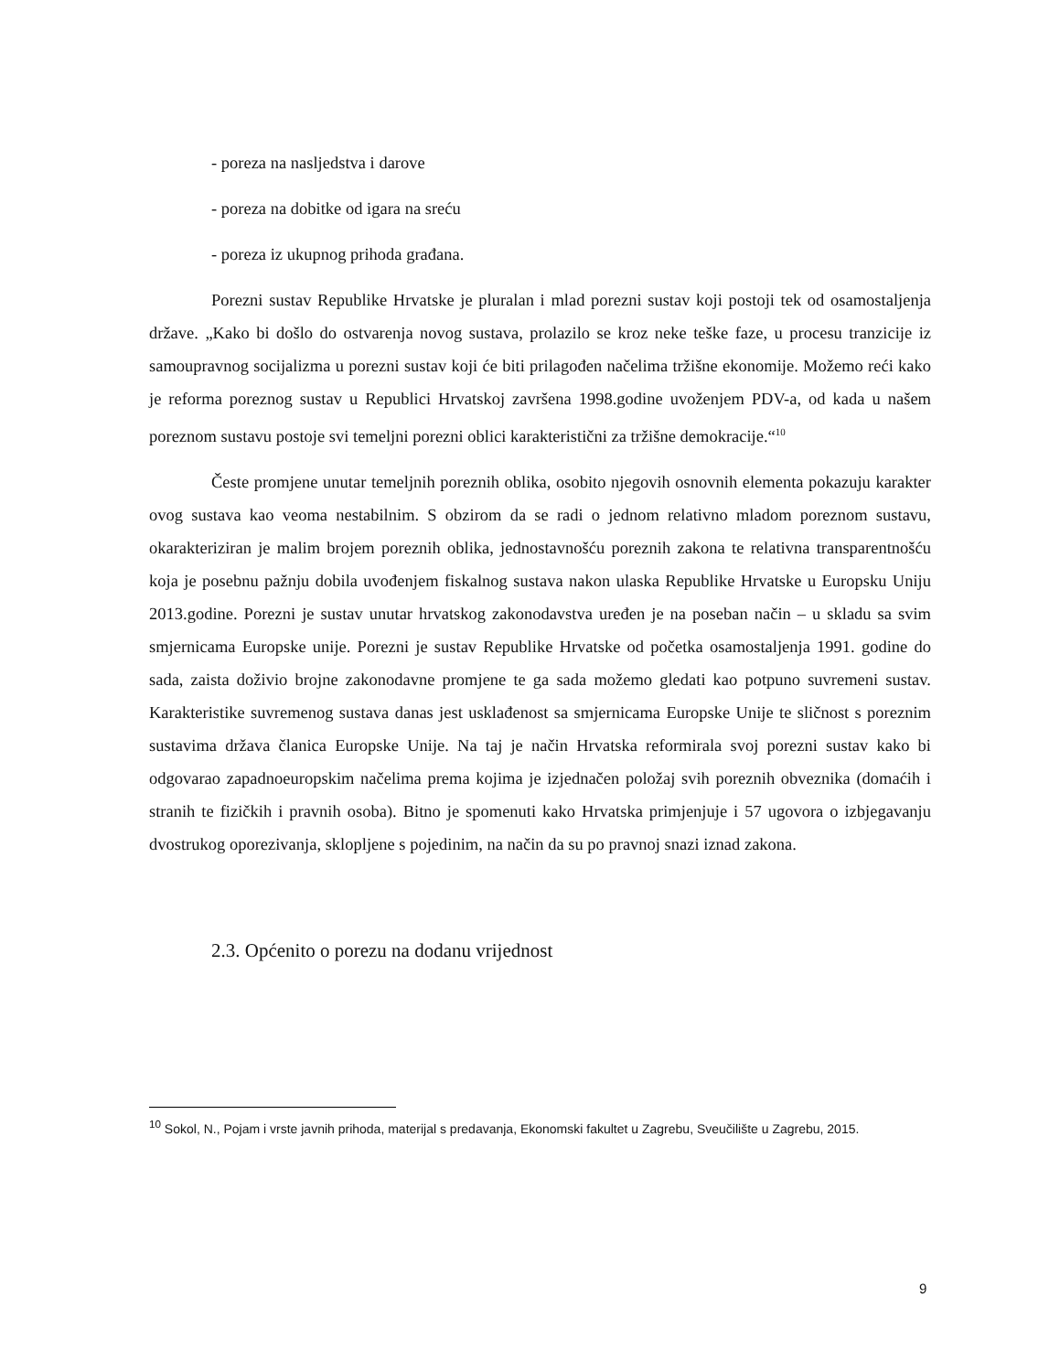- poreza na nasljedstva i darove
- poreza na dobitke od igara na sreću
- poreza iz ukupnog prihoda građana.
Porezni sustav Republike Hrvatske je pluralan i mlad porezni sustav koji postoji tek od osamostaljenja države. „Kako bi došlo do ostvarenja novog sustava, prolazilo se kroz neke teške faze, u procesu tranzicije iz samoupravnog socijalizma u porezni sustav koji će biti prilagođen načelima tržišne ekonomije. Možemo reći kako je reforma poreznog sustav u Republici Hrvatskoj završena 1998.godine uvoženjem PDV-a, od kada u našem poreznom sustavu postoje svi temeljni porezni oblici karakteristični za tržišne demokracije.“<sup>10</sup>
Česte promjene unutar temeljnih poreznih oblika, osobito njegovih osnovnih elementa pokazuju karakter ovog sustava kao veoma nestabilnim. S obzirom da se radi o jednom relativno mladom poreznom sustavu, okarakteriziran je malim brojem poreznih oblika, jednostavnošću poreznih zakona te relativna transparentnošću koja je posebnu pažnju dobila uvođenjem fiskalnog sustava nakon ulaska Republike Hrvatske u Europsku Uniju 2013.godine. Porezni je sustav unutar hrvatskog zakonodavstva uređen je na poseban način – u skladu sa svim smjernicama Europske unije. Porezni je sustav Republike Hrvatske od početka osamostaljenja 1991. godine do sada, zaista doživio brojne zakonodavne promjene te ga sada možemo gledati kao potpuno suvremeni sustav. Karakteristike suvremenog sustava danas jest usklađenost sa smjernicama Europske Unije te sličnost s poreznim sustavima država članica Europske Unije. Na taj je način Hrvatska reformirala svoj porezni sustav kako bi odgovarao zapadnoeuropskim načelima prema kojima je izjednačen položaj svih poreznih obveznika (domaćih i stranih te fizičkih i pravnih osoba). Bitno je spomenuti kako Hrvatska primjenjuje i 57 ugovora o izbjegavanju dvostrukog oporezivanja, sklopljene s pojedinim, na način da su po pravnoj snazi iznad zakona.
2.3. Općenito o porezu na dodanu vrijednost
<sup>10</sup> Sokol, N., Pojam i vrste javnih prihoda, materijal s predavanja, Ekonomski fakultet u Zagrebu, Sveučilište u Zagrebu, 2015.
9